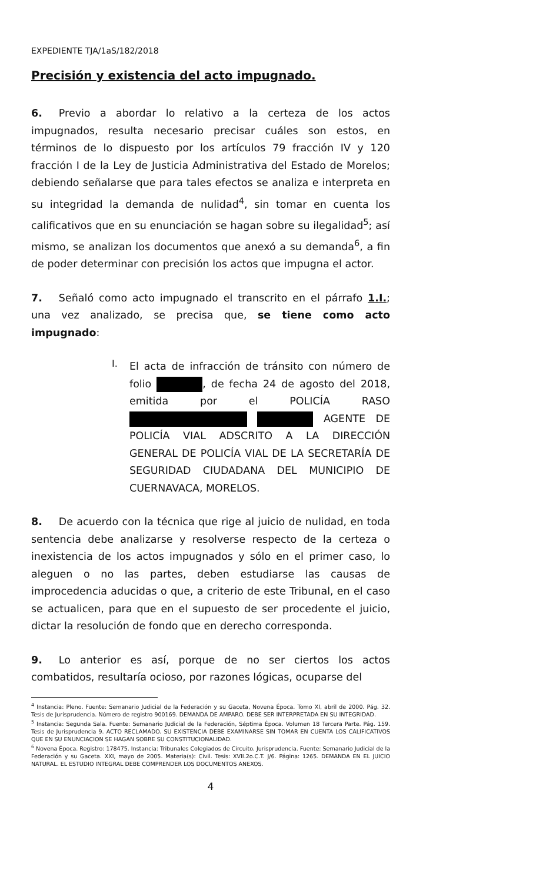EXPEDIENTE TJA/1aS/182/2018
Precisión y existencia del acto impugnado.
6. Previo a abordar lo relativo a la certeza de los actos impugnados, resulta necesario precisar cuáles son estos, en términos de lo dispuesto por los artículos 79 fracción IV y 120 fracción I de la Ley de Justicia Administrativa del Estado de Morelos; debiendo señalarse que para tales efectos se analiza e interpreta en su integridad la demanda de nulidad<sup>4</sup>, sin tomar en cuenta los calificativos que en su enunciación se hagan sobre su ilegalidad<sup>5</sup>; así mismo, se analizan los documentos que anexó a su demanda<sup>6</sup>, a fin de poder determinar con precisión los actos que impugna el actor.
7. Señaló como acto impugnado el transcrito en el párrafo 1.I.; una vez analizado, se precisa que, se tiene como acto impugnado:
I.
El acta de infracción de tránsito con número de folio , de fecha 24 de agosto del 2018, emitida por el POLICÍA RASO AGENTE DE POLICÍA VIAL ADSCRITO A LA DIRECCIÓN GENERAL DE POLICÍA VIAL DE LA SECRETARÍA DE SEGURIDAD CIUDADANA DEL MUNICIPIO DE CUERNAVACA, MORELOS.
8. De acuerdo con la técnica que rige al juicio de nulidad, en toda sentencia debe analizarse y resolverse respecto de la certeza o inexistencia de los actos impugnados y sólo en el primer caso, lo aleguen o no las partes, deben estudiarse las causas de improcedencia aducidas o que, a criterio de este Tribunal, en el caso se actualicen, para que en el supuesto de ser procedente el juicio, dictar la resolución de fondo que en derecho corresponda.
9. Lo anterior es así, porque de no ser ciertos los actos combatidos, resultaría ocioso, por razones lógicas, ocuparse del
<sup>4</sup> Instancia: Pleno. Fuente: Semanario Judicial de la Federación y su Gaceta, Novena Época. Tomo XI, abril de 2000. Pág. 32. Tesis de Jurisprudencia. Número de registro 900169. DEMANDA DE AMPARO. DEBE SER INTERPRETADA EN SU INTEGRIDAD.
<sup>5</sup> Instancia: Segunda Sala. Fuente: Semanario Judicial de la Federación, Séptima Época. Volumen 18 Tercera Parte. Pág. 159. Tesis de Jurisprudencia 9. ACTO RECLAMADO. SU EXISTENCIA DEBE EXAMINARSE SIN TOMAR EN CUENTA LOS CALIFICATIVOS QUE EN SU ENUNCIACION SE HAGAN SOBRE SU CONSTITUCIONALIDAD.
<sup>6</sup> Novena Época. Registro: 178475. Instancia: Tribunales Colegiados de Circuito. Jurisprudencia. Fuente: Semanario Judicial de la Federación y su Gaceta. XXI, mayo de 2005. Materia(s): Civil. Tesis: XVII.2o.C.T. J/6. Página: 1265. DEMANDA EN EL JUICIO NATURAL. EL ESTUDIO INTEGRAL DEBE COMPRENDER LOS DOCUMENTOS ANEXOS.
4